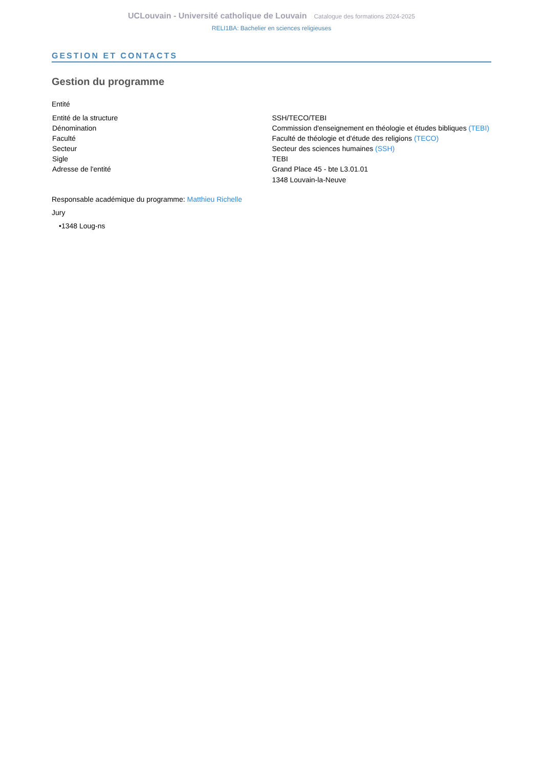UCLouvain - Université catholique de Louvain Catalogue des formations 2024-2025
RELI1BA: Bachelier en sciences religieuses
GESTION ET CONTACTS
Gestion du programme
Entité
| Entité de la structure | SSH/TECO/TEBI |
| Dénomination | Commission d'enseignement en théologie et études bibliques (TEBI) |
| Faculté | Faculté de théologie et d'étude des religions (TECO) |
| Secteur | Secteur des sciences humaines (SSH) |
| Sigle | TEBI |
| Adresse de l'entité | Grand Place 45 - bte L3.01.01 1348 Louvain-la-Neuve |
Responsable académique du programme: Matthieu Richelle
Jury
•1348 Loug-ns